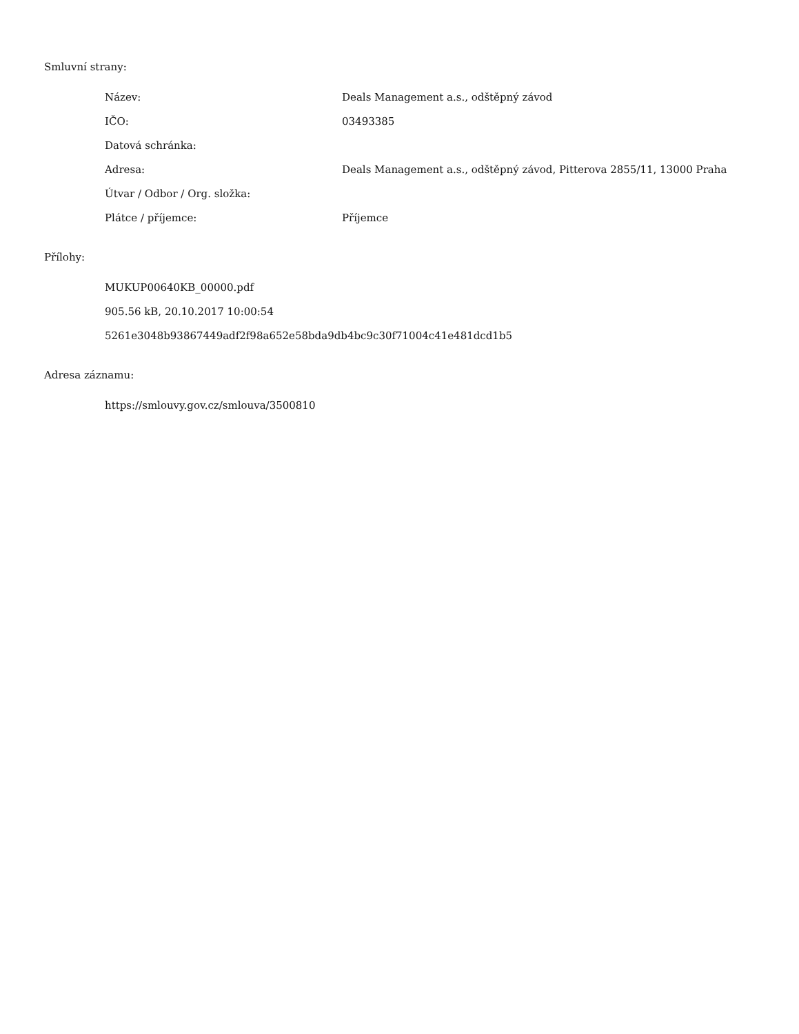Smluvní strany:
| Název: | Deals Management a.s., odštěpný závod |
| IČO: | 03493385 |
| Datová schránka: | |
| Adresa: | Deals Management a.s., odštěpný závod, Pitterova 2855/11, 13000 Praha |
| Útvar / Odbor / Org. složka: | |
| Plátce / příjemce: | Příjemce |
Přílohy:
MUKUP00640KB_00000.pdf
905.56 kB, 20.10.2017 10:00:54
5261e3048b93867449adf2f98a652e58bda9db4bc9c30f71004c41e481dcd1b5
Adresa záznamu:
https://smlouvy.gov.cz/smlouva/3500810